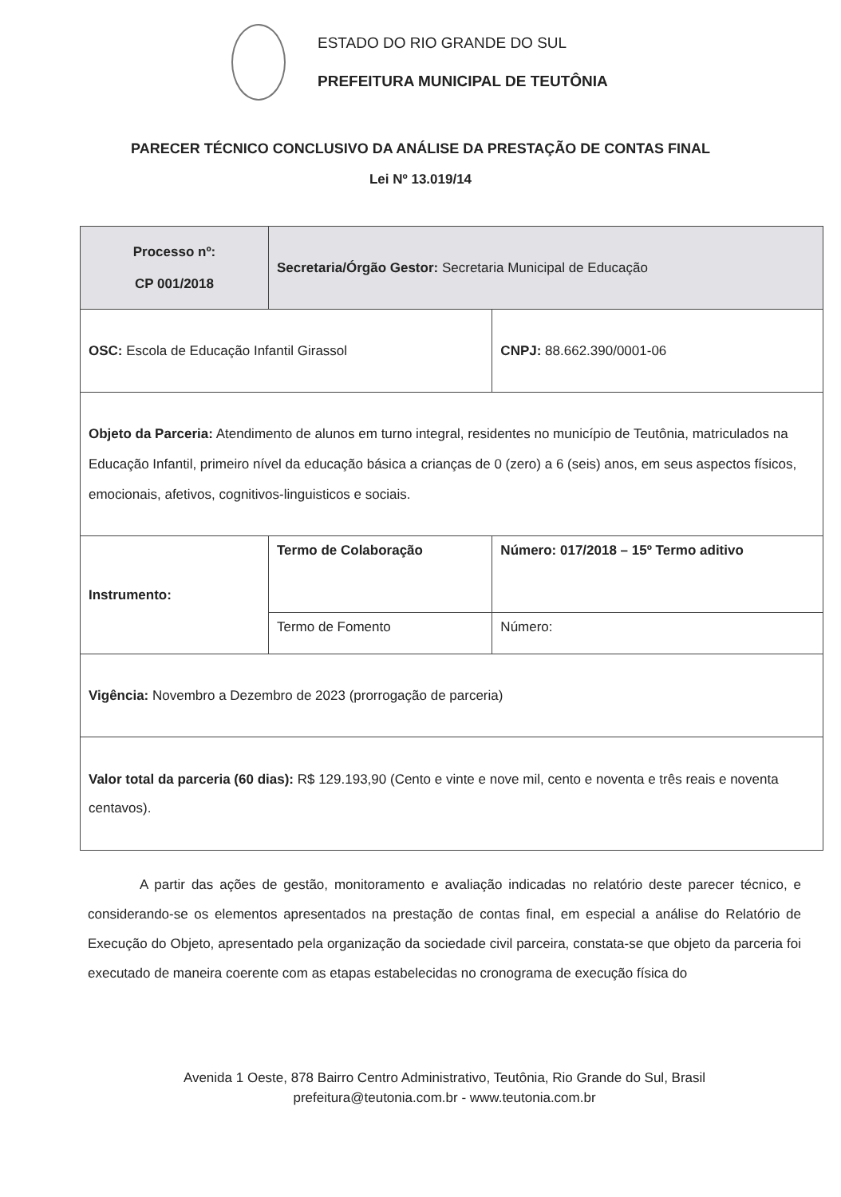ESTADO DO RIO GRANDE DO SUL
PREFEITURA MUNICIPAL DE TEUTÔNIA
PARECER TÉCNICO CONCLUSIVO DA ANÁLISE DA PRESTAÇÃO DE CONTAS FINAL
Lei Nº 13.019/14
| Processo nº: CP 001/2018 | Secretaria/Órgão Gestor: Secretaria Municipal de Educação | | |
| OSC: Escola de Educação Infantil Girassol | | | CNPJ: 88.662.390/0001-06 |
| Objeto da Parceria: Atendimento de alunos em turno integral, residentes no município de Teutônia, matriculados na Educação Infantil, primeiro nível da educação básica a crianças de 0 (zero) a 6 (seis) anos, em seus aspectos físicos, emocionais, afetivos, cognitivos-linguisticos e sociais. | | | |
| Instrumento: | Termo de Colaboração | Número: 017/2018 – 15º Termo aditivo | |
| | Termo de Fomento | Número: | |
| Vigência: Novembro a Dezembro de 2023 (prorrogação de parceria) | | | |
| Valor total da parceria (60 dias): R$ 129.193,90 (Cento e vinte e nove mil, cento e noventa e três reais e noventa centavos). | | | |
A partir das ações de gestão, monitoramento e avaliação indicadas no relatório deste parecer técnico, e considerando-se os elementos apresentados na prestação de contas final, em especial a análise do Relatório de Execução do Objeto, apresentado pela organização da sociedade civil parceira, constata-se que objeto da parceria foi executado de maneira coerente com as etapas estabelecidas no cronograma de execução física do
Avenida 1 Oeste, 878 Bairro Centro Administrativo, Teutônia, Rio Grande do Sul, Brasil
prefeitura@teutonia.com.br - www.teutonia.com.br